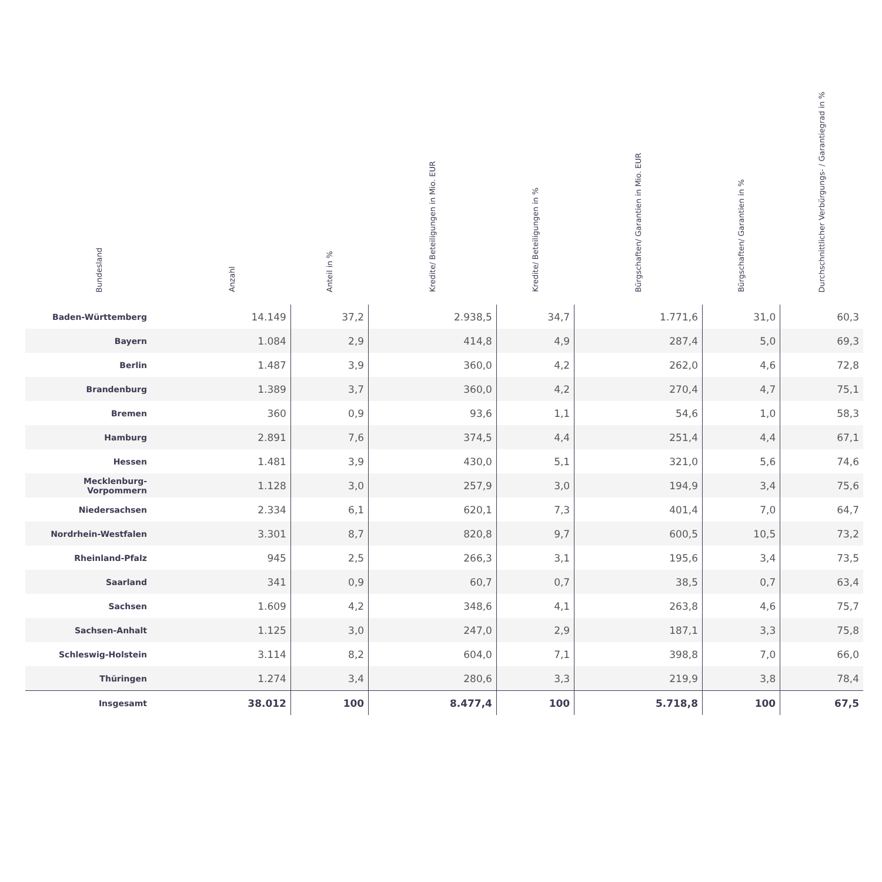| Bundesland | Anzahl | Anteil in % | Kredite/ Beteiligungen in Mio. EUR | Kredite/ Beteiligungen in % | Bürgschaften/ Garantien in Mio. EUR | Bürgschaften/ Garantien in % | Durchschnittlicher Verbürgungs- / Garantiegrad in % |
| --- | --- | --- | --- | --- | --- | --- | --- |
| Baden-Württemberg | 14.149 | 37,2 | 2.938,5 | 34,7 | 1.771,6 | 31,0 | 60,3 |
| Bayern | 1.084 | 2,9 | 414,8 | 4,9 | 287,4 | 5,0 | 69,3 |
| Berlin | 1.487 | 3,9 | 360,0 | 4,2 | 262,0 | 4,6 | 72,8 |
| Brandenburg | 1.389 | 3,7 | 360,0 | 4,2 | 270,4 | 4,7 | 75,1 |
| Bremen | 360 | 0,9 | 93,6 | 1,1 | 54,6 | 1,0 | 58,3 |
| Hamburg | 2.891 | 7,6 | 374,5 | 4,4 | 251,4 | 4,4 | 67,1 |
| Hessen | 1.481 | 3,9 | 430,0 | 5,1 | 321,0 | 5,6 | 74,6 |
| Mecklenburg-Vorpommern | 1.128 | 3,0 | 257,9 | 3,0 | 194,9 | 3,4 | 75,6 |
| Niedersachsen | 2.334 | 6,1 | 620,1 | 7,3 | 401,4 | 7,0 | 64,7 |
| Nordrhein-Westfalen | 3.301 | 8,7 | 820,8 | 9,7 | 600,5 | 10,5 | 73,2 |
| Rheinland-Pfalz | 945 | 2,5 | 266,3 | 3,1 | 195,6 | 3,4 | 73,5 |
| Saarland | 341 | 0,9 | 60,7 | 0,7 | 38,5 | 0,7 | 63,4 |
| Sachsen | 1.609 | 4,2 | 348,6 | 4,1 | 263,8 | 4,6 | 75,7 |
| Sachsen-Anhalt | 1.125 | 3,0 | 247,0 | 2,9 | 187,1 | 3,3 | 75,8 |
| Schleswig-Holstein | 3.114 | 8,2 | 604,0 | 7,1 | 398,8 | 7,0 | 66,0 |
| Thüringen | 1.274 | 3,4 | 280,6 | 3,3 | 219,9 | 3,8 | 78,4 |
| Insgesamt | 38.012 | 100 | 8.477,4 | 100 | 5.718,8 | 100 | 67,5 |